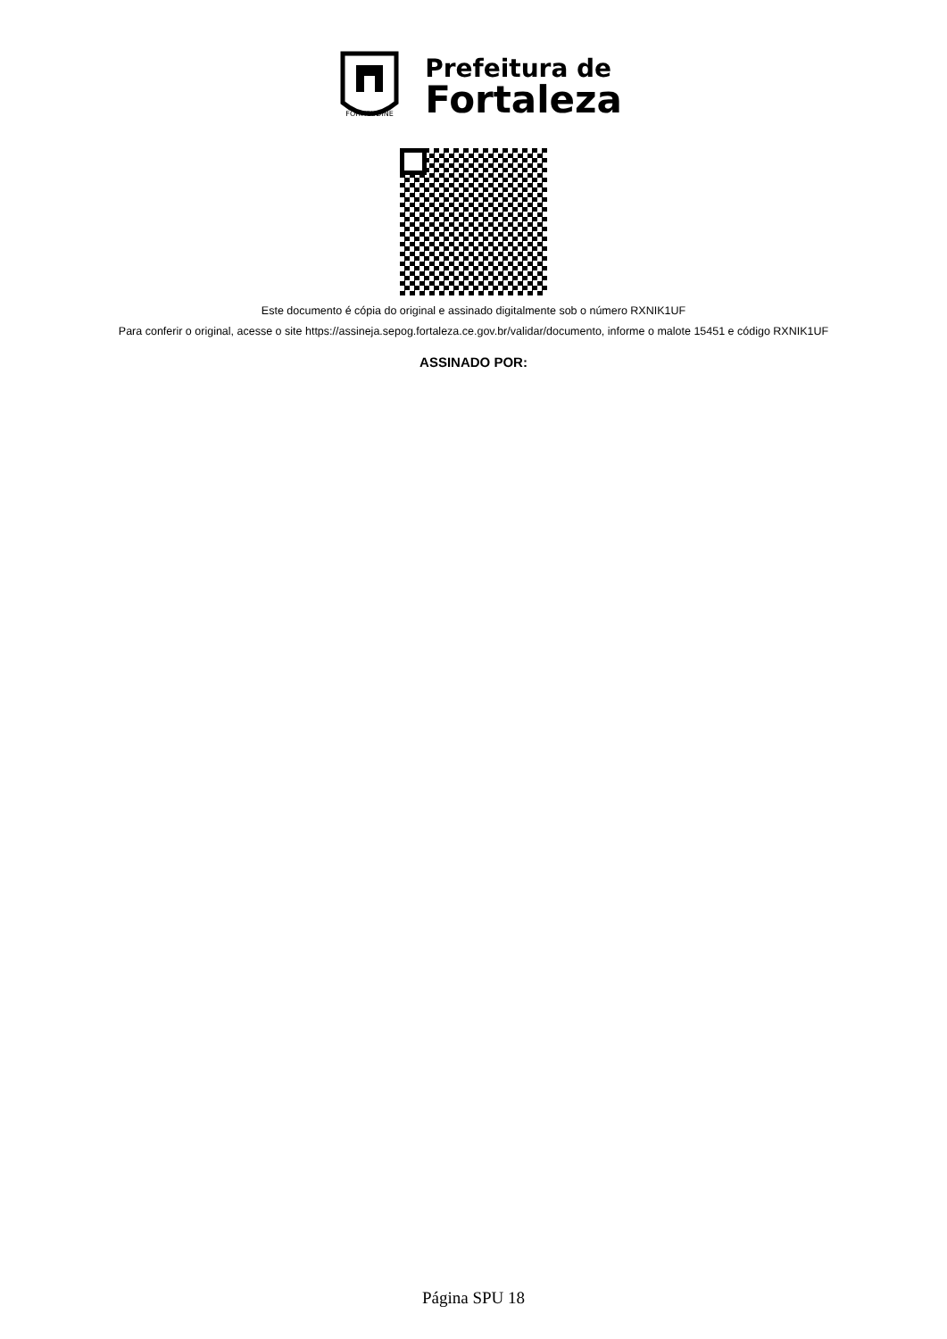FORTITUDINE
Prefeitura de
Fortaleza
Este documento é cópia do original e assinado digitalmente sob o número RXNIK1UF
Para conferir o original, acesse o site https://assineja.sepog.fortaleza.ce.gov.br/validar/documento, informe o malote 15451 e código RXNIK1UF
ASSINADO POR:
Página SPU 18